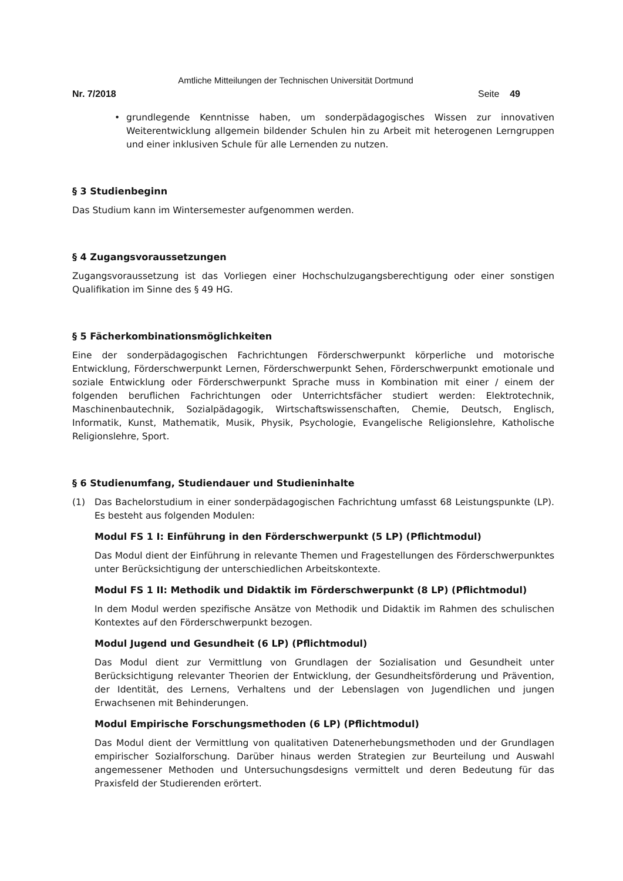Amtliche Mitteilungen der Technischen Universität Dortmund
Nr. 7/2018 Seite 49
• grundlegende Kenntnisse haben, um sonderpädagogisches Wissen zur innovativen Weiterentwicklung allgemein bildender Schulen hin zu Arbeit mit heterogenen Lerngruppen und einer inklusiven Schule für alle Lernenden zu nutzen.
§ 3 Studienbeginn
Das Studium kann im Wintersemester aufgenommen werden.
§ 4 Zugangsvoraussetzungen
Zugangsvoraussetzung ist das Vorliegen einer Hochschulzugangsberechtigung oder einer sonstigen Qualifikation im Sinne des § 49 HG.
§ 5 Fächerkombinationsmöglichkeiten
Eine der sonderpädagogischen Fachrichtungen Förderschwerpunkt körperliche und motorische Entwicklung, Förderschwerpunkt Lernen, Förderschwerpunkt Sehen, Förderschwerpunkt emotionale und soziale Entwicklung oder Förderschwerpunkt Sprache muss in Kombination mit einer / einem der folgenden beruflichen Fachrichtungen oder Unterrichtsfächer studiert werden: Elektrotechnik, Maschinenbautechnik, Sozialpädagogik, Wirtschaftswissenschaften, Chemie, Deutsch, Englisch, Informatik, Kunst, Mathematik, Musik, Physik, Psychologie, Evangelische Religionslehre, Katholische Religionslehre, Sport.
§ 6 Studienumfang, Studiendauer und Studieninhalte
(1) Das Bachelorstudium in einer sonderpädagogischen Fachrichtung umfasst 68 Leistungspunkte (LP). Es besteht aus folgenden Modulen:
Modul FS 1 I: Einführung in den Förderschwerpunkt (5 LP) (Pflichtmodul)
Das Modul dient der Einführung in relevante Themen und Fragestellungen des Förderschwerpunktes unter Berücksichtigung der unterschiedlichen Arbeitskontexte.
Modul FS 1 II: Methodik und Didaktik im Förderschwerpunkt (8 LP) (Pflichtmodul)
In dem Modul werden spezifische Ansätze von Methodik und Didaktik im Rahmen des schulischen Kontextes auf den Förderschwerpunkt bezogen.
Modul Jugend und Gesundheit (6 LP) (Pflichtmodul)
Das Modul dient zur Vermittlung von Grundlagen der Sozialisation und Gesundheit unter Berücksichtigung relevanter Theorien der Entwicklung, der Gesundheitsförderung und Prävention, der Identität, des Lernens, Verhaltens und der Lebenslagen von Jugendlichen und jungen Erwachsenen mit Behinderungen.
Modul Empirische Forschungsmethoden (6 LP) (Pflichtmodul)
Das Modul dient der Vermittlung von qualitativen Datenerhebungsmethoden und der Grundlagen empirischer Sozialforschung. Darüber hinaus werden Strategien zur Beurteilung und Auswahl angemessener Methoden und Untersuchungsdesigns vermittelt und deren Bedeutung für das Praxisfeld der Studierenden erörtert.